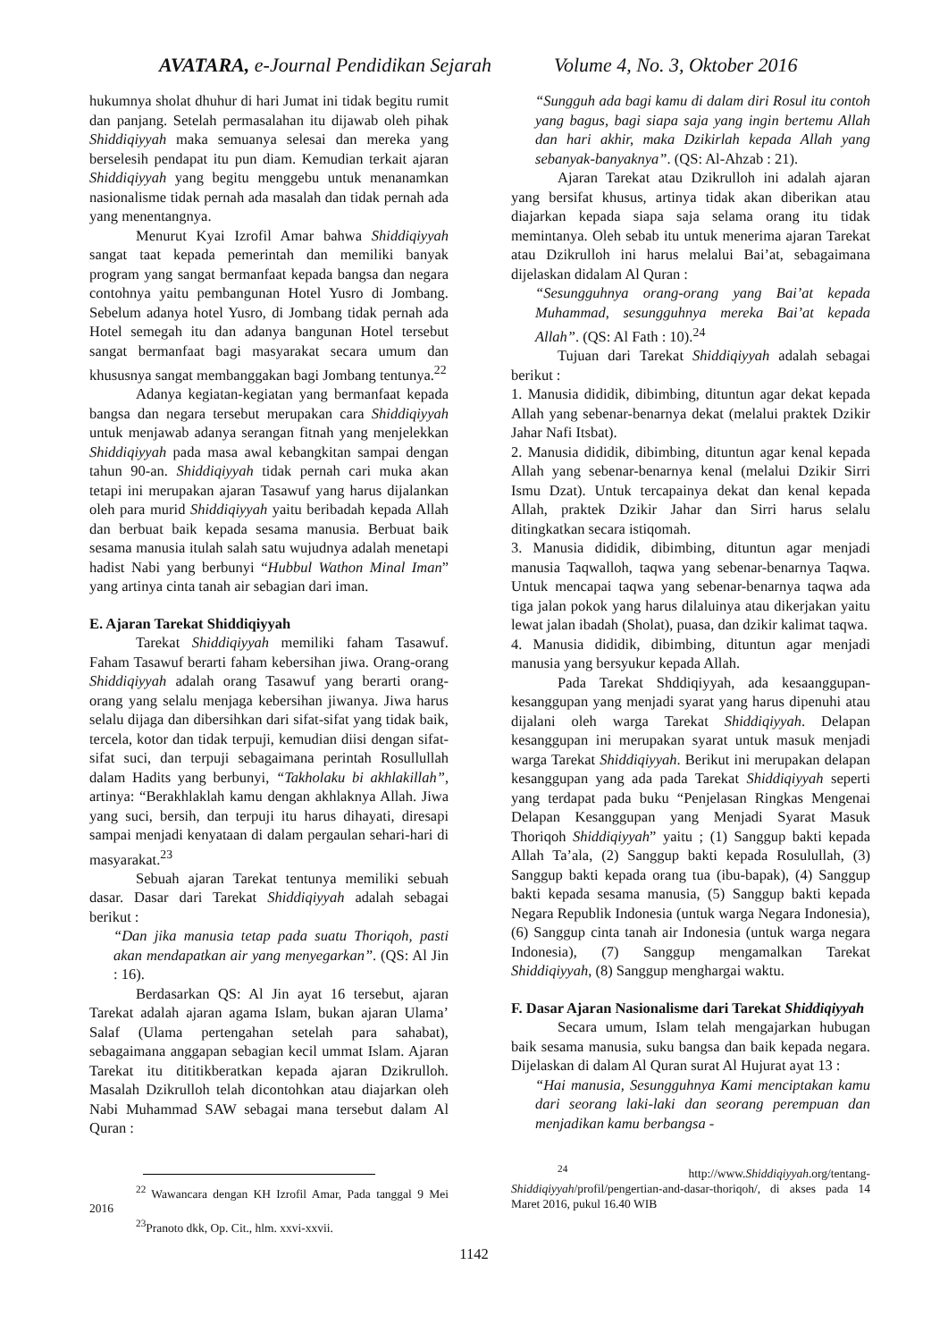AVATARA, e-Journal Pendidikan Sejarah Volume 4, No. 3, Oktober 2016
hukumnya sholat dhuhur di hari Jumat ini tidak begitu rumit dan panjang. Setelah permasalahan itu dijawab oleh pihak Shiddiqiyyah maka semuanya selesai dan mereka yang berselesih pendapat itu pun diam. Kemudian terkait ajaran Shiddiqiyyah yang begitu menggebu untuk menanamkan nasionalisme tidak pernah ada masalah dan tidak pernah ada yang menentangnya.
Menurut Kyai Izrofil Amar bahwa Shiddiqiyyah sangat taat kepada pemerintah dan memiliki banyak program yang sangat bermanfaat kepada bangsa dan negara contohnya yaitu pembangunan Hotel Yusro di Jombang. Sebelum adanya hotel Yusro, di Jombang tidak pernah ada Hotel semegah itu dan adanya bangunan Hotel tersebut sangat bermanfaat bagi masyarakat secara umum dan khususnya sangat membanggakan bagi Jombang tentunya.<sup>22</sup>
Adanya kegiatan-kegiatan yang bermanfaat kepada bangsa dan negara tersebut merupakan cara Shiddiqiyyah untuk menjawab adanya serangan fitnah yang menjelekkan Shiddiqiyyah pada masa awal kebangkitan sampai dengan tahun 90-an. Shiddiqiyyah tidak pernah cari muka akan tetapi ini merupakan ajaran Tasawuf yang harus dijalankan oleh para murid Shiddiqiyyah yaitu beribadah kepada Allah dan berbuat baik kepada sesama manusia. Berbuat baik sesama manusia itulah salah satu wujudnya adalah menetapi hadist Nabi yang berbunyi “Hubbul Wathon Minal Iman” yang artinya cinta tanah air sebagian dari iman.
E. Ajaran Tarekat Shiddiqiyyah
Tarekat Shiddiqiyyah memiliki faham Tasawuf. Faham Tasawuf berarti faham kebersihan jiwa. Orang-orang Shiddiqiyyah adalah orang Tasawuf yang berarti orang-orang yang selalu menjaga kebersihan jiwanya. Jiwa harus selalu dijaga dan dibersihkan dari sifat-sifat yang tidak baik, tercela, kotor dan tidak terpuji, kemudian diisi dengan sifat-sifat suci, dan terpuji sebagaimana perintah Rosullullah dalam Hadits yang berbunyi, “Takholaku bi akhlakillah”, artinya: “Berakhlaklah kamu dengan akhlaknya Allah. Jiwa yang suci, bersih, dan terpuji itu harus dihayati, diresapi sampai menjadi kenyataan di dalam pergaulan sehari-hari di masyarakat.<sup>23</sup>
Sebuah ajaran Tarekat tentunya memiliki sebuah dasar. Dasar dari Tarekat Shiddiqiyyah adalah sebagai berikut :
“Dan jika manusia tetap pada suatu Thoriqoh, pasti akan mendapatkan air yang menyegarkan”. (QS: Al Jin : 16).
Berdasarkan QS: Al Jin ayat 16 tersebut, ajaran Tarekat adalah ajaran agama Islam, bukan ajaran Ulama’ Salaf (Ulama pertengahan setelah para sahabat), sebagaimana anggapan sebagian kecil ummat Islam. Ajaran Tarekat itu dititikberatkan kepada ajaran Dzikrulloh. Masalah Dzikrulloh telah dicontohkan atau diajarkan oleh Nabi Muhammad SAW sebagai mana tersebut dalam Al Quran :
<sup>22</sup> Wawancara dengan KH Izrofil Amar, Pada tanggal 9 Mei 2016
<sup>23</sup> Pranoto dkk, Op. Cit., hlm. xxvi-xxvii.
“Sungguh ada bagi kamu di dalam diri Rosul itu contoh yang bagus, bagi siapa saja yang ingin bertemu Allah dan hari akhir, maka Dzikirlah kepada Allah yang sebanyak-banyaknya”. (QS: Al-Ahzab : 21).
Ajaran Tarekat atau Dzikrulloh ini adalah ajaran yang bersifat khusus, artinya tidak akan diberikan atau diajarkan kepada siapa saja selama orang itu tidak memintanya. Oleh sebab itu untuk menerima ajaran Tarekat atau Dzikrulloh ini harus melalui Bai’at, sebagaimana dijelaskan didalam Al Quran :
“Sesungguhnya orang-orang yang Bai’at kepada Muhammad, sesungguhnya mereka Bai’at kepada Allah”. (QS: Al Fath : 10).<sup>24</sup>
Tujuan dari Tarekat Shiddiqiyyah adalah sebagai berikut :
1. Manusia dididik, dibimbing, dituntun agar dekat kepada Allah yang sebenar-benarnya dekat (melalui praktek Dzikir Jahar Nafi Itsbat).
2. Manusia dididik, dibimbing, dituntun agar kenal kepada Allah yang sebenar-benarnya kenal (melalui Dzikir Sirri Ismu Dzat). Untuk tercapainya dekat dan kenal kepada Allah, praktek Dzikir Jahar dan Sirri harus selalu ditingkatkan secara istiqomah.
3. Manusia dididik, dibimbing, dituntun agar menjadi manusia Taqwalloh, taqwa yang sebenar-benarnya Taqwa. Untuk mencapai taqwa yang sebenar-benarnya taqwa ada tiga jalan pokok yang harus dilaluinya atau dikerjakan yaitu lewat jalan ibadah (Sholat), puasa, dan dzikir kalimat taqwa.
4. Manusia dididik, dibimbing, dituntun agar menjadi manusia yang bersyukur kepada Allah.
Pada Tarekat Shddiqiyyah, ada kesaanggupan-kesanggupan yang menjadi syarat yang harus dipenuhi atau dijalani oleh warga Tarekat Shiddiqiyyah. Delapan kesanggupan ini merupakan syarat untuk masuk menjadi warga Tarekat Shiddiqiyyah. Berikut ini merupakan delapan kesanggupan yang ada pada Tarekat Shiddiqiyyah seperti yang terdapat pada buku “Penjelasan Ringkas Mengenai Delapan Kesanggupan yang Menjadi Syarat Masuk Thoriqoh Shiddiqiyyah” yaitu ; (1) Sanggup bakti kepada Allah Ta’ala, (2) Sanggup bakti kepada Rosulullah, (3) Sanggup bakti kepada orang tua (ibu-bapak), (4) Sanggup bakti kepada sesama manusia, (5) Sanggup bakti kepada Negara Republik Indonesia (untuk warga Negara Indonesia), (6) Sanggup cinta tanah air Indonesia (untuk warga negara Indonesia), (7) Sanggup mengamalkan Tarekat Shiddiqiyyah, (8) Sanggup menghargai waktu.
F. Dasar Ajaran Nasionalisme dari Tarekat Shiddiqiyyah
Secara umum, Islam telah mengajarkan hubugan baik sesama manusia, suku bangsa dan baik kepada negara. Dijelaskan di dalam Al Quran surat Al Hujurat ayat 13 :
“Hai manusia, Sesungguhnya Kami menciptakan kamu dari seorang laki-laki dan seorang perempuan dan menjadikan kamu berbangsa -
<sup>24</sup> http://www.Shiddiqiyyah.org/tentang-Shiddiqiyyah/profil/pengertian-and-dasar-thoriqoh/, di akses pada 14 Maret 2016, pukul 16.40 WIB
1142